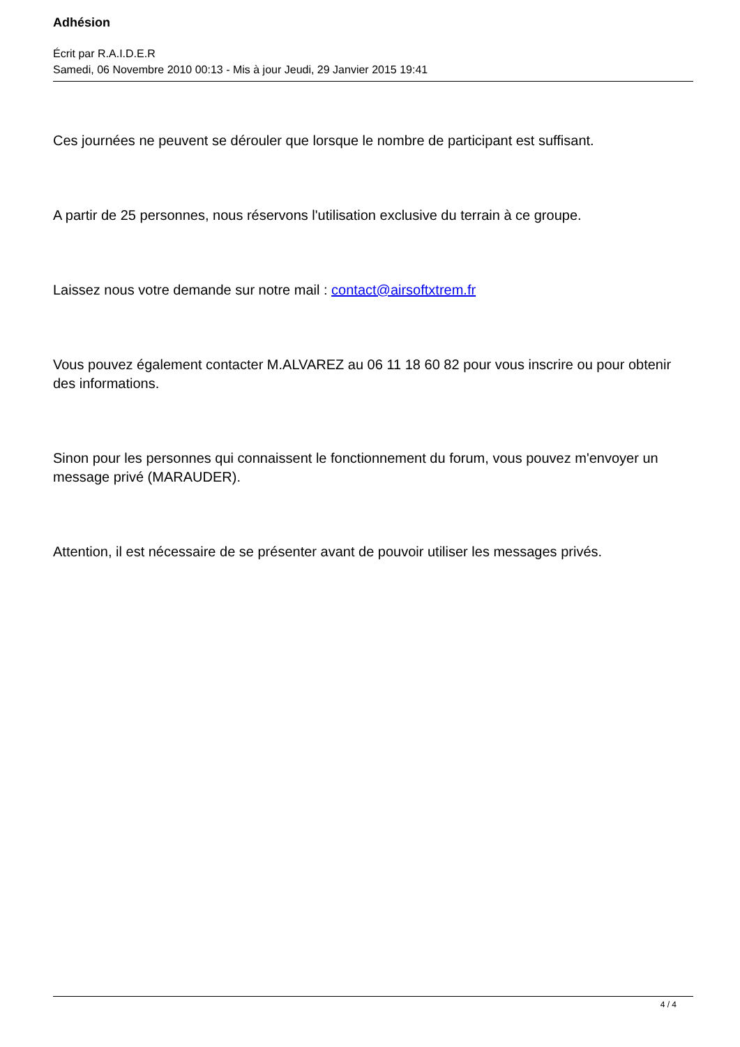Adhésion
Écrit par R.A.I.D.E.R
Samedi, 06 Novembre 2010 00:13 - Mis à jour Jeudi, 29 Janvier 2015 19:41
Ces journées ne peuvent se dérouler que lorsque le nombre de participant est suffisant.
A partir de 25 personnes, nous réservons l'utilisation exclusive du terrain à ce groupe.
Laissez nous votre demande sur notre mail : contact@airsoftxtrem.fr
Vous pouvez également contacter M.ALVAREZ au 06 11 18 60 82 pour vous inscrire ou pour obtenir des informations.
Sinon pour les personnes qui connaissent le fonctionnement du forum, vous pouvez m'envoyer un message privé (MARAUDER).
Attention, il est nécessaire de se présenter avant de pouvoir utiliser les messages privés.
4 / 4